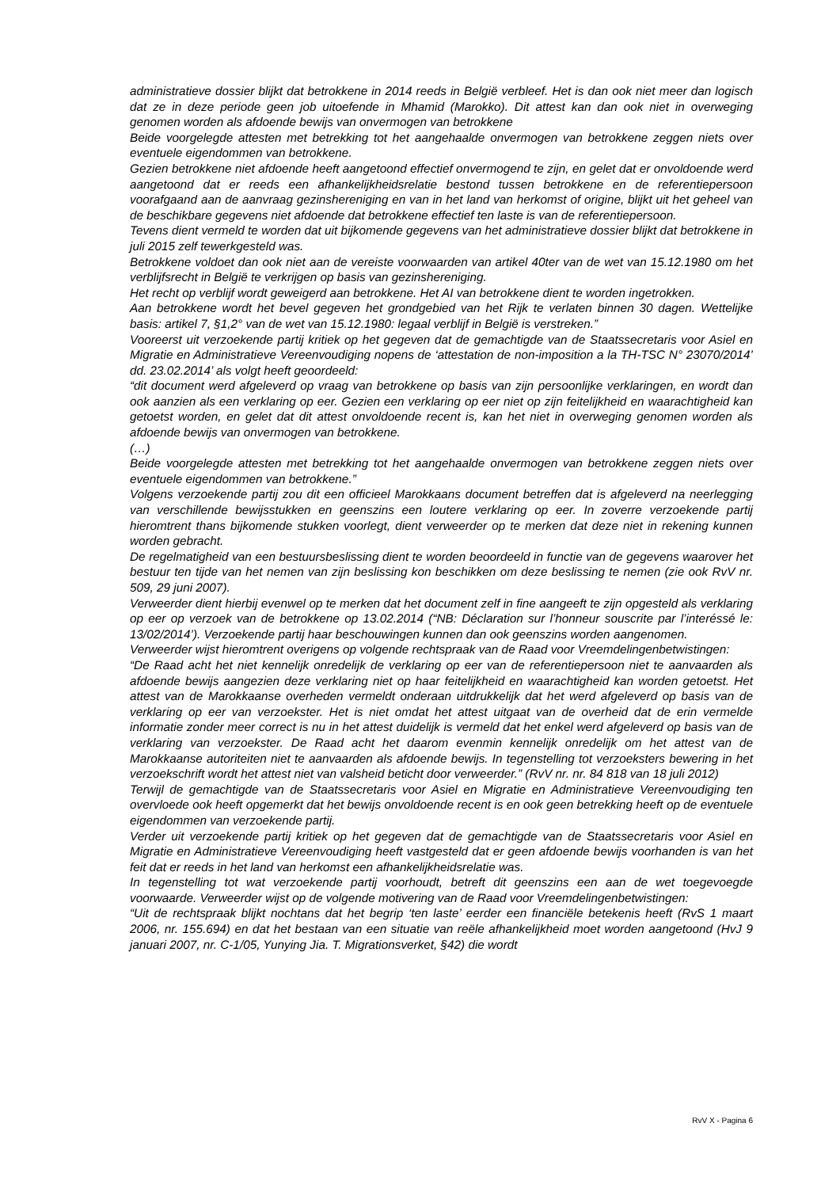administratieve dossier blijkt dat betrokkene in 2014 reeds in België verbleef. Het is dan ook niet meer dan logisch dat ze in deze periode geen job uitoefende in Mhamid (Marokko). Dit attest kan dan ook niet in overweging genomen worden als afdoende bewijs van onvermogen van betrokkene
Beide voorgelegde attesten met betrekking tot het aangehaalde onvermogen van betrokkene zeggen niets over eventuele eigendommen van betrokkene.
Gezien betrokkene niet afdoende heeft aangetoond effectief onvermogend te zijn, en gelet dat er onvoldoende werd aangetoond dat er reeds een afhankelijkheidsrelatie bestond tussen betrokkene en de referentiepersoon voorafgaand aan de aanvraag gezinshereniging en van in het land van herkomst of origine, blijkt uit het geheel van de beschikbare gegevens niet afdoende dat betrokkene effectief ten laste is van de referentiepersoon.
Tevens dient vermeld te worden dat uit bijkomende gegevens van het administratieve dossier blijkt dat betrokkene in juli 2015 zelf tewerkgesteld was.
Betrokkene voldoet dan ook niet aan de vereiste voorwaarden van artikel 40ter van de wet van 15.12.1980 om het verblijfsrecht in België te verkrijgen op basis van gezinshereniging.
Het recht op verblijf wordt geweigerd aan betrokkene. Het AI van betrokkene dient te worden ingetrokken.
Aan betrokkene wordt het bevel gegeven het grondgebied van het Rijk te verlaten binnen 30 dagen. Wettelijke basis: artikel 7, §1,2° van de wet van 15.12.1980: legaal verblijf in België is verstreken.”
Vooreerst uit verzoekende partij kritiek op het gegeven dat de gemachtigde van de Staatssecretaris voor Asiel en Migratie en Administratieve Vereenvoudiging nopens de ‘attestation de non-imposition a la TH-TSC N° 23070/2014’ dd. 23.02.2014’ als volgt heeft geoordeeld:
“dit document werd afgeleverd op vraag van betrokkene op basis van zijn persoonlijke verklaringen, en wordt dan ook aanzien als een verklaring op eer. Gezien een verklaring op eer niet op zijn feitelijkheid en waarachtigheid kan getoetst worden, en gelet dat dit attest onvoldoende recent is, kan het niet in overweging genomen worden als afdoende bewijs van onvermogen van betrokkene.
(…)
Beide voorgelegde attesten met betrekking tot het aangehaalde onvermogen van betrokkene zeggen niets over eventuele eigendommen van betrokkene.”
Volgens verzoekende partij zou dit een officieel Marokkaans document betreffen dat is afgeleverd na neerlegging van verschillende bewijsstukken en geenszins een loutere verklaring op eer. In zoverre verzoekende partij hieromtrent thans bijkomende stukken voorlegt, dient verweerder op te merken dat deze niet in rekening kunnen worden gebracht.
De regelmatigheid van een bestuursbeslissing dient te worden beoordeeld in functie van de gegevens waarover het bestuur ten tijde van het nemen van zijn beslissing kon beschikken om deze beslissing te nemen (zie ook RvV nr. 509, 29 juni 2007).
Verweerder dient hierbij evenwel op te merken dat het document zelf in fine aangeeft te zijn opgesteld als verklaring op eer op verzoek van de betrokkene op 13.02.2014 (“NB: Déclaration sur l’honneur souscrite par l’interéssé le: 13/02/2014’). Verzoekende partij haar beschouwingen kunnen dan ook geenszins worden aangenomen.
Verweerder wijst hieromtrent overigens op volgende rechtspraak van de Raad voor Vreemdelingenbetwistingen:
“De Raad acht het niet kennelijk onredelijk de verklaring op eer van de referentiepersoon niet te aanvaarden als afdoende bewijs aangezien deze verklaring niet op haar feitelijkheid en waarachtigheid kan worden getoetst. Het attest van de Marokkaanse overheden vermeldt onderaan uitdrukkelijk dat het werd afgeleverd op basis van de verklaring op eer van verzoekster. Het is niet omdat het attest uitgaat van de overheid dat de erin vermelde informatie zonder meer correct is nu in het attest duidelijk is vermeld dat het enkel werd afgeleverd op basis van de verklaring van verzoekster. De Raad acht het daarom evenmin kennelijk onredelijk om het attest van de Marokkaanse autoriteiten niet te aanvaarden als afdoende bewijs. In tegenstelling tot verzoeksters bewering in het verzoekschrift wordt het attest niet van valsheid beticht door verweerder.” (RvV nr. nr. 84 818 van 18 juli 2012)
Terwijl de gemachtigde van de Staatssecretaris voor Asiel en Migratie en Administratieve Vereenvoudiging ten overvloede ook heeft opgemerkt dat het bewijs onvoldoende recent is en ook geen betrekking heeft op de eventuele eigendommen van verzoekende partij.
Verder uit verzoekende partij kritiek op het gegeven dat de gemachtigde van de Staatssecretaris voor Asiel en Migratie en Administratieve Vereenvoudiging heeft vastgesteld dat er geen afdoende bewijs voorhanden is van het feit dat er reeds in het land van herkomst een afhankelijkheidsrelatie was.
In tegenstelling tot wat verzoekende partij voorhoudt, betreft dit geenszins een aan de wet toegevoegde voorwaarde. Verweerder wijst op de volgende motivering van de Raad voor Vreemdelingenbetwistingen:
“Uit de rechtspraak blijkt nochtans dat het begrip ‘ten laste’ eerder een financiële betekenis heeft (RvS 1 maart 2006, nr. 155.694) en dat het bestaan van een situatie van reële afhankelijkheid moet worden aangetoond (HvJ 9 januari 2007, nr. C-1/05, Yunying Jia. T. Migrationsverket, §42) die wordt
RvV X - Pagina 6